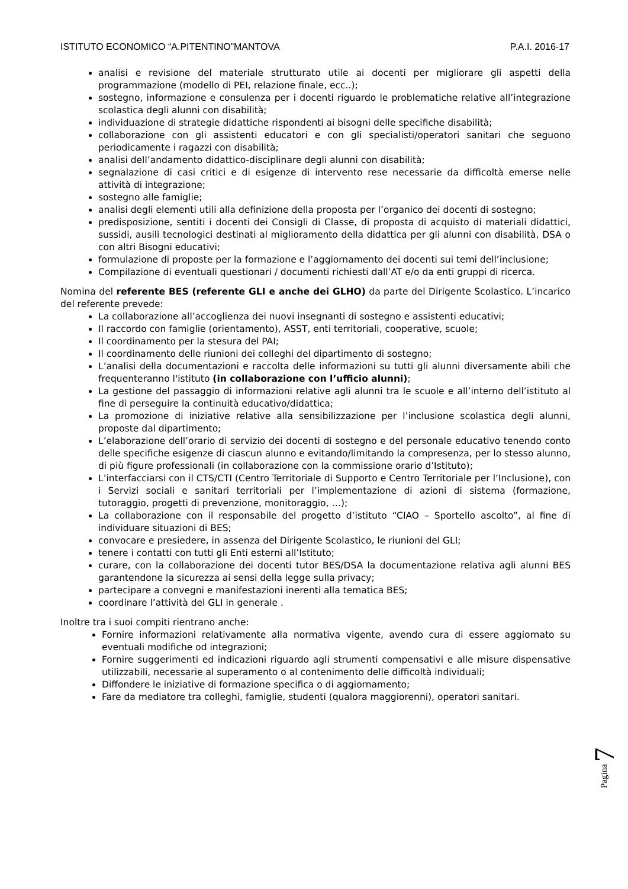ISTITUTO ECONOMICO “A.PITENTINO”MANTOVA P.A.I. 2016-17
analisi e revisione del materiale strutturato utile ai docenti per migliorare gli aspetti della programmazione (modello di PEI, relazione finale, ecc..);
sostegno, informazione e consulenza per i docenti riguardo le problematiche relative all’integrazione scolastica degli alunni con disabilità;
individuazione di strategie didattiche rispondenti ai bisogni delle specifiche disabilità;
collaborazione con gli assistenti educatori e con gli specialisti/operatori sanitari che seguono periodicamente i ragazzi con disabilità;
analisi dell’andamento didattico-disciplinare degli alunni con disabilità;
segnalazione di casi critici e di esigenze di intervento rese necessarie da difficoltà emerse nelle attività di integrazione;
sostegno alle famiglie;
analisi degli elementi utili alla definizione della proposta per l’organico dei docenti di sostegno;
predisposizione, sentiti i docenti dei Consigli di Classe, di proposta di acquisto di materiali didattici, sussidi, ausili tecnologici destinati al miglioramento della didattica per gli alunni con disabilità, DSA o con altri Bisogni educativi;
formulazione di proposte per la formazione e l’aggiornamento dei docenti sui temi dell’inclusione;
Compilazione di eventuali questionari / documenti richiesti dall’AT e/o da enti gruppi di ricerca.
Nomina del referente BES (referente GLI e anche dei GLHO) da parte del Dirigente Scolastico. L’incarico del referente prevede:
La collaborazione all’accoglienza dei nuovi insegnanti di sostegno e assistenti educativi;
Il raccordo con famiglie (orientamento), ASST, enti territoriali, cooperative, scuole;
Il coordinamento per la stesura del PAI;
Il coordinamento delle riunioni dei colleghi del dipartimento di sostegno;
L’analisi della documentazioni e raccolta delle informazioni su tutti gli alunni diversamente abili che frequenteranno l'istituto (in collaborazione con l’ufficio alunni);
La gestione del passaggio di informazioni relative agli alunni tra le scuole e all’interno dell’istituto al fine di perseguire la continuità educativo/didattica;
La promozione di iniziative relative alla sensibilizzazione per l’inclusione scolastica degli alunni, proposte dal dipartimento;
L’elaborazione dell’orario di servizio dei docenti di sostegno e del personale educativo tenendo conto delle specifiche esigenze di ciascun alunno e evitando/limitando la compresenza, per lo stesso alunno, di più figure professionali (in collaborazione con la commissione orario d’Istituto);
L’interfacciarsi con il CTS/CTI (Centro Territoriale di Supporto e Centro Territoriale per l’Inclusione), con i Servizi sociali e sanitari territoriali per l’implementazione di azioni di sistema (formazione, tutoraggio, progetti di prevenzione, monitoraggio, …);
La collaborazione con il responsabile del progetto d’istituto “CIAO – Sportello ascolto”, al fine di individuare situazioni di BES;
convocare e presiedere, in assenza del Dirigente Scolastico, le riunioni del GLI;
tenere i contatti con tutti gli Enti esterni all’Istituto;
curare, con la collaborazione dei docenti tutor BES/DSA la documentazione relativa agli alunni BES garantendone la sicurezza ai sensi della legge sulla privacy;
partecipare a convegni e manifestazioni inerenti alla tematica BES;
coordinare l’attività del GLI in generale .
Inoltre tra i suoi compiti rientrano anche:
Fornire informazioni relativamente alla normativa vigente, avendo cura di essere aggiornato su eventuali modifiche od integrazioni;
Fornire suggerimenti ed indicazioni riguardo agli strumenti compensativi e alle misure dispensative utilizzabili, necessarie al superamento o al contenimento delle difficoltà individuali;
Diffondere le iniziative di formazione specifica o di aggiornamento;
Fare da mediatore tra colleghi, famiglie, studenti (qualora maggiorenni), operatori sanitari.
Pagina 7